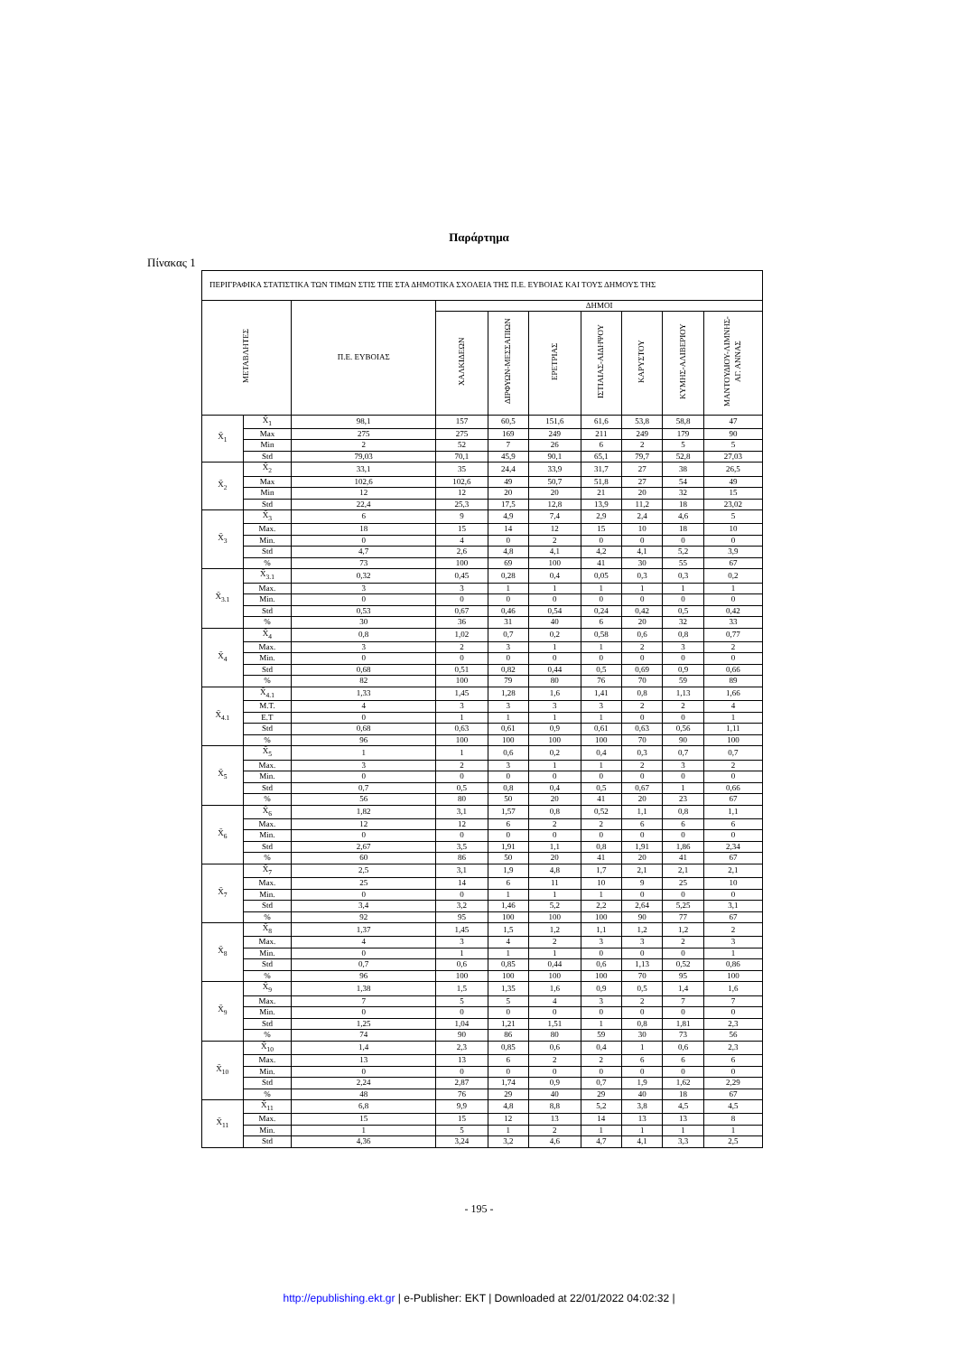Παράρτημα
Πίνακας 1
| ΠΕΡΙΓΡΑΦΙΚΑ ΣΤΑΤΙΣΤΙΚΑ ΤΩΝ ΤΙΜΩΝ ΣΤΙΣ ΤΠΕ ΣΤΑ ΔΗΜΟΤΙΚΑ ΣΧΟΛΕΙΑ ΤΗΣ Π.Ε. ΕΥΒΟΙΑΣ ΚΑΙ ΤΟΥΣ ΔΗΜΟΥΣ ΤΗΣ | | | | | | | | | |
| --- | --- | --- | --- | --- | --- | --- | --- | --- | --- |
| ΜΕΤΑΒΛΗΤΕΣ | | Π.Ε. ΕΥΒΟΙΑΣ | ΔΗΜΟΙ | | | | | | |
| | | | ΧΑΛΚΙΔΕΩΝ | ΔΙΡΦΥΩΝ-ΜΕΣΣΑΠΙΩΝ | ΕΡΕΤΡΙΑΣ | ΙΣΤΙΑΙΑΣ-ΑΙΔΗΨΟΥ | ΚΑΡΥΣΤΟΥ | ΚΥΜΗΣ-ΑΛΙΒΕΡΙΟΥ | ΜΑΝΤΟΥΔΙΟΥ-ΛΙΜΝΗΣ- ΑΓ. ΑΝΝΑΣ |
| X̄<sub>1</sub> | X̄<sub>1</sub> | 98,1 | 157 | 60,5 | 151,6 | 61,6 | 53,8 | 58,8 | 47 |
| | Max | 275 | 275 | 169 | 249 | 211 | 249 | 179 | 90 |
| | Min | 2 | 52 | 7 | 26 | 6 | 2 | 5 | 5 |
| | Std | 79,03 | 70,1 | 45,9 | 90,1 | 65,1 | 79,7 | 52,8 | 27,03 |
| X̄<sub>2</sub> | X̄<sub>2</sub> | 33,1 | 35 | 24,4 | 33,9 | 31,7 | 27 | 38 | 26,5 |
| | Max | 102,6 | 102,6 | 49 | 50,7 | 51,8 | 27 | 54 | 49 |
| | Min | 12 | 12 | 20 | 20 | 21 | 20 | 32 | 15 |
| | Std | 22,4 | 25,3 | 17,5 | 12,8 | 13,9 | 11,2 | 18 | 23,02 |
| X̄<sub>3</sub> | X̄<sub>3</sub> | 6 | 9 | 4,9 | 7,4 | 2,9 | 2,4 | 4,6 | 5 |
| | Max. | 18 | 15 | 14 | 12 | 15 | 10 | 18 | 10 |
| | Min. | 0 | 4 | 0 | 2 | 0 | 0 | 0 | 0 |
| | Std | 4,7 | 2,6 | 4,8 | 4,1 | 4,2 | 4,1 | 5,2 | 3,9 |
| | % | 73 | 100 | 69 | 100 | 41 | 30 | 55 | 67 |
| X̄<sub>3.1</sub> | X̄<sub>3.1</sub> | 0,32 | 0,45 | 0,28 | 0,4 | 0,05 | 0,3 | 0,3 | 0,2 |
| | Max. | 3 | 3 | 1 | 1 | 1 | 1 | 1 | 1 |
| | Min. | 0 | 0 | 0 | 0 | 0 | 0 | 0 | 0 |
| | Std | 0,53 | 0,67 | 0,46 | 0,54 | 0,24 | 0,42 | 0,5 | 0,42 |
| | % | 30 | 36 | 31 | 40 | 6 | 20 | 32 | 33 |
| X̄<sub>4</sub> | X̄<sub>4</sub> | 0,8 | 1,02 | 0,7 | 0,2 | 0,58 | 0,6 | 0,8 | 0,77 |
| | Max. | 3 | 2 | 3 | 1 | 1 | 2 | 3 | 2 |
| | Min. | 0 | 0 | 0 | 0 | 0 | 0 | 0 | 0 |
| | Std | 0,68 | 0,51 | 0,82 | 0,44 | 0,5 | 0,69 | 0,9 | 0,66 |
| | % | 82 | 100 | 79 | 80 | 76 | 70 | 59 | 89 |
| X̄<sub>4.1</sub> | X̄<sub>4.1</sub> | 1,33 | 1,45 | 1,28 | 1,6 | 1,41 | 0,8 | 1,13 | 1,66 |
| | M.T. | 4 | 3 | 3 | 3 | 3 | 2 | 2 | 4 |
| | E.T | 0 | 1 | 1 | 1 | 1 | 0 | 0 | 1 |
| | Std | 0,68 | 0,63 | 0,61 | 0,9 | 0,61 | 0,63 | 0,56 | 1,11 |
| | % | 96 | 100 | 100 | 100 | 100 | 70 | 90 | 100 |
| X̄<sub>5</sub> | X̄<sub>5</sub> | 1 | 1 | 0,6 | 0,2 | 0,4 | 0,3 | 0,7 | 0,7 |
| | Max. | 3 | 2 | 3 | 1 | 1 | 2 | 3 | 2 |
| | Min. | 0 | 0 | 0 | 0 | 0 | 0 | 0 | 0 |
| | Std | 0,7 | 0,5 | 0,8 | 0,4 | 0,5 | 0,67 | 1 | 0,66 |
| | % | 56 | 80 | 50 | 20 | 41 | 20 | 23 | 67 |
| X̄<sub>6</sub> | X̄<sub>6</sub> | 1,82 | 3,1 | 1,57 | 0,8 | 0,52 | 1,1 | 0,8 | 1,1 |
| | Max. | 12 | 12 | 6 | 2 | 2 | 6 | 6 | 6 |
| | Min. | 0 | 0 | 0 | 0 | 0 | 0 | 0 | 0 |
| | Std | 2,67 | 3,5 | 1,91 | 1,1 | 0,8 | 1,91 | 1,86 | 2,34 |
| | % | 60 | 86 | 50 | 20 | 41 | 20 | 41 | 67 |
| X̄<sub>7</sub> | X̄<sub>7</sub> | 2,5 | 3,1 | 1,9 | 4,8 | 1,7 | 2,1 | 2,1 | 2,1 |
| | Max. | 25 | 14 | 6 | 11 | 10 | 9 | 25 | 10 |
| | Min. | 0 | 0 | 1 | 1 | 1 | 0 | 0 | 0 |
| | Std | 3,4 | 3,2 | 1,46 | 5,2 | 2,2 | 2,64 | 5,25 | 3,1 |
| | % | 92 | 95 | 100 | 100 | 100 | 90 | 77 | 67 |
| X̄<sub>8</sub> | X̄<sub>8</sub> | 1,37 | 1,45 | 1,5 | 1,2 | 1,1 | 1,2 | 1,2 | 2 |
| | Max. | 4 | 3 | 4 | 2 | 3 | 3 | 2 | 3 |
| | Min. | 0 | 1 | 1 | 1 | 0 | 0 | 0 | 1 |
| | Std | 0,7 | 0,6 | 0,85 | 0,44 | 0,6 | 1,13 | 0,52 | 0,86 |
| | % | 96 | 100 | 100 | 100 | 100 | 70 | 95 | 100 |
| X̄<sub>9</sub> | X̄<sub>9</sub> | 1,38 | 1,5 | 1,35 | 1,6 | 0,9 | 0,5 | 1,4 | 1,6 |
| | Max. | 7 | 5 | 5 | 4 | 3 | 2 | 7 | 7 |
| | Min. | 0 | 0 | 0 | 0 | 0 | 0 | 0 | 0 |
| | Std | 1,25 | 1,04 | 1,21 | 1,51 | 1 | 0,8 | 1,81 | 2,3 |
| | % | 74 | 90 | 86 | 80 | 59 | 30 | 73 | 56 |
| X̄<sub>10</sub> | X̄<sub>10</sub> | 1,4 | 2,3 | 0,85 | 0,6 | 0,4 | 1 | 0,6 | 2,3 |
| | Max. | 13 | 13 | 6 | 2 | 2 | 6 | 6 | 6 |
| | Min. | 0 | 0 | 0 | 0 | 0 | 0 | 0 | 0 |
| | Std | 2,24 | 2,87 | 1,74 | 0,9 | 0,7 | 1,9 | 1,62 | 2,29 |
| | % | 48 | 76 | 29 | 40 | 29 | 40 | 18 | 67 |
| X̄<sub>11</sub> | X̄<sub>11</sub> | 6,8 | 9,9 | 4,8 | 8,8 | 5,2 | 3,8 | 4,5 | 4,5 |
| | Max. | 15 | 15 | 12 | 13 | 14 | 13 | 13 | 8 |
| | Min. | 1 | 5 | 1 | 2 | 1 | 1 | 1 | 1 |
| | Std | 4,36 | 3,24 | 3,2 | 4,6 | 4,7 | 4,1 | 3,3 | 2,5 |
- 195 -
http://epublishing.ekt.gr | e-Publisher: EKT | Downloaded at 22/01/2022 04:02:32 |